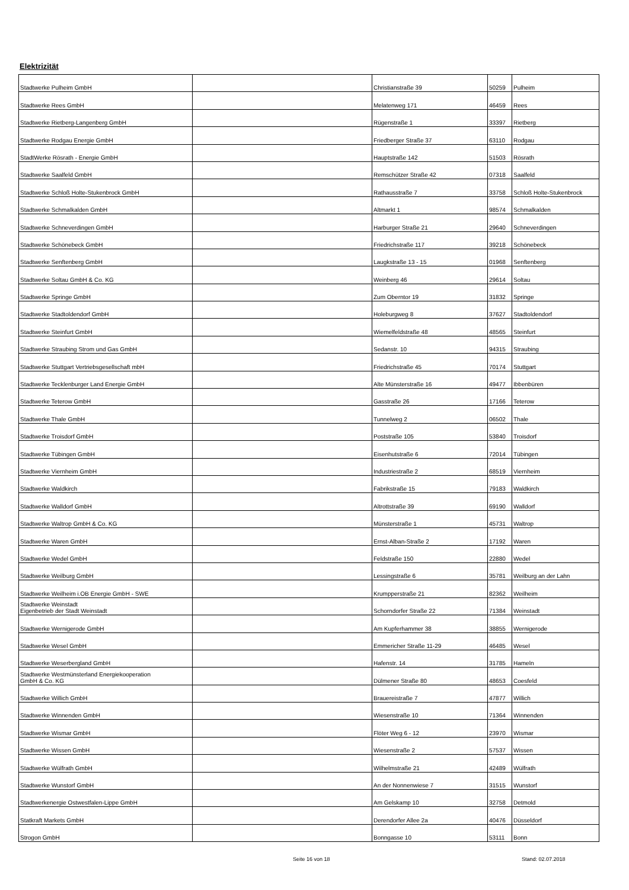Elektrizität
| Stadtwerke Pulheim GmbH | | Christianstraße 39 | 50259 | Pulheim |
| Stadtwerke Rees GmbH | | Melatenweg 171 | 46459 | Rees |
| Stadtwerke Rietberg-Langenberg GmbH | | Rügenstraße 1 | 33397 | Rietberg |
| Stadtwerke Rodgau Energie GmbH | | Friedberger Straße 37 | 63110 | Rodgau |
| StadtWerke Rösrath - Energie GmbH | | Hauptstraße 142 | 51503 | Rösrath |
| Stadtwerke Saalfeld GmbH | | Remschützer Straße 42 | 07318 | Saalfeld |
| Stadtwerke Schloß Holte-Stukenbrock GmbH | | Rathausstraße 7 | 33758 | Schloß Holte-Stukenbrock |
| Stadtwerke Schmalkalden GmbH | | Altmarkt 1 | 98574 | Schmalkalden |
| Stadtwerke Schneverdingen GmbH | | Harburger Straße 21 | 29640 | Schneverdingen |
| Stadtwerke Schönebeck GmbH | | Friedrichstraße 117 | 39218 | Schönebeck |
| Stadtwerke Senftenberg GmbH | | Laugkstraße 13 - 15 | 01968 | Senftenberg |
| Stadtwerke Soltau GmbH & Co. KG | | Weinberg 46 | 29614 | Soltau |
| Stadtwerke Springe GmbH | | Zum Oberntor 19 | 31832 | Springe |
| Stadtwerke Stadtoldendorf GmbH | | Holeburgweg 8 | 37627 | Stadtoldendorf |
| Stadtwerke Steinfurt GmbH | | Wiemelfeldstraße 48 | 48565 | Steinfurt |
| Stadtwerke Straubing Strom und Gas GmbH | | Sedanstr. 10 | 94315 | Straubing |
| Stadtwerke Stuttgart Vertriebsgesellschaft mbH | | Friedrichstraße 45 | 70174 | Stuttgart |
| Stadtwerke Tecklenburger Land Energie GmbH | | Alte Münsterstraße 16 | 49477 | Ibbenbüren |
| Stadtwerke Teterow GmbH | | Gasstraße 26 | 17166 | Teterow |
| Stadtwerke Thale GmbH | | Tunnelweg 2 | 06502 | Thale |
| Stadtwerke Troisdorf GmbH | | Poststraße 105 | 53840 | Troisdorf |
| Stadtwerke Tübingen GmbH | | Eisenhutstraße 6 | 72014 | Tübingen |
| Stadtwerke Viernheim GmbH | | Industriestraße 2 | 68519 | Viernheim |
| Stadtwerke Waldkirch | | Fabrikstraße 15 | 79183 | Waldkirch |
| Stadtwerke Walldorf GmbH | | Altrottstraße 39 | 69190 | Walldorf |
| Stadtwerke Waltrop GmbH & Co. KG | | Münsterstraße 1 | 45731 | Waltrop |
| Stadtwerke Waren GmbH | | Ernst-Alban-Straße 2 | 17192 | Waren |
| Stadtwerke Wedel GmbH | | Feldstraße 150 | 22880 | Wedel |
| Stadtwerke Weilburg GmbH | | Lessingstraße 6 | 35781 | Weilburg an der Lahn |
| Stadtwerke Weilheim i.OB Energie GmbH - SWE | | Krumpperstraße 21 | 82362 | Weilheim |
| Stadtwerke Weinstadt Eigenbetrieb der Stadt Weinstadt | | Schorndorfer Straße 22 | 71384 | Weinstadt |
| Stadtwerke Wernigerode GmbH | | Am Kupferhammer 38 | 38855 | Wernigerode |
| Stadtwerke Wesel GmbH | | Emmericher Straße 11-29 | 46485 | Wesel |
| Stadtwerke Weserbergland GmbH | | Hafenstr. 14 | 31785 | Hameln |
| Stadtwerke Westmünsterland Energiekooperation GmbH & Co. KG | | Dülmener Straße 80 | 48653 | Coesfeld |
| Stadtwerke Willich GmbH | | Brauereistraße 7 | 47877 | Willich |
| Stadtwerke Winnenden GmbH | | Wiesenstraße 10 | 71364 | Winnenden |
| Stadtwerke Wismar GmbH | | Flöter Weg 6 - 12 | 23970 | Wismar |
| Stadtwerke Wissen GmbH | | Wiesenstraße 2 | 57537 | Wissen |
| Stadtwerke Wülfrath GmbH | | Wilhelmstraße 21 | 42489 | Wülfrath |
| Stadtwerke Wunstorf GmbH | | An der Nonnenwiese 7 | 31515 | Wunstorf |
| Stadtwerkenergie Ostwestfalen-Lippe GmbH | | Am Gelskamp 10 | 32758 | Detmold |
| Statkraft Markets GmbH | | Derendorfer Allee 2a | 40476 | Düsseldorf |
| Strogon GmbH | | Bonngasse 10 | 53111 | Bonn |
Seite 16 von 18 Stand: 02.07.2018